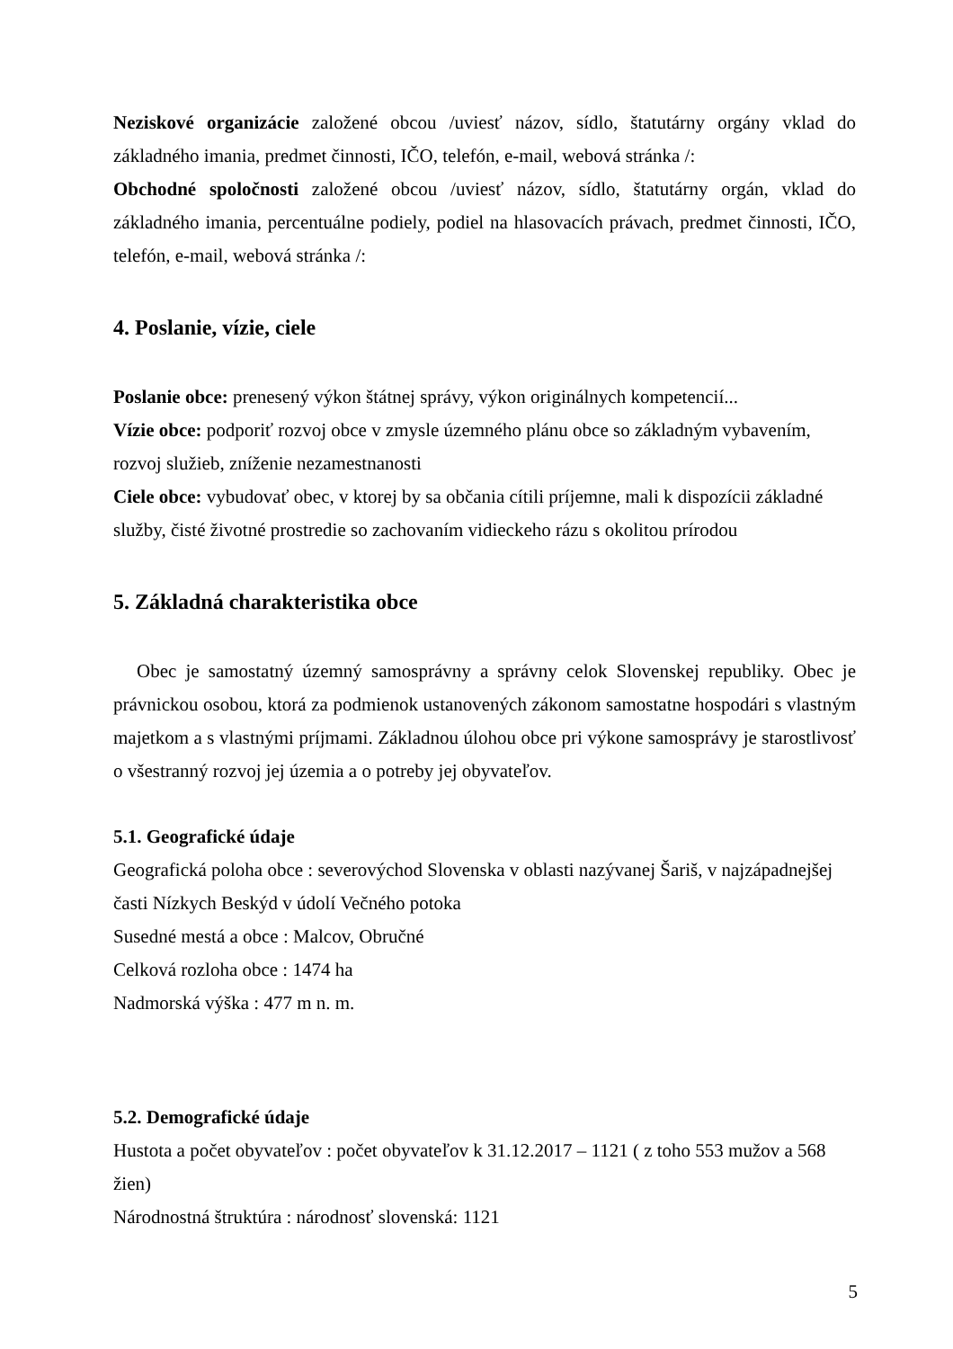Neziskové organizácie založené obcou /uviesť názov, sídlo, štatutárny orgány vklad do základného imania, predmet činnosti, IČO, telefón, e-mail, webová stránka /:
Obchodné spoločnosti založené obcou /uviesť názov, sídlo, štatutárny orgán, vklad do základného imania, percentuálne podiely, podiel na hlasovacích právach, predmet činnosti, IČO, telefón, e-mail, webová stránka /:
4. Poslanie, vízie, ciele
Poslanie obce: prenesený výkon štátnej správy, výkon originálnych kompetencií...
Vízie obce: podporiť rozvoj obce v zmysle územného plánu obce so základným vybavením, rozvoj služieb, zníženie nezamestnanosti
Ciele obce: vybudovať obec, v ktorej by sa občania cítili príjemne, mali k dispozícii základné služby, čisté životné prostredie so zachovaním vidieckeho rázu s okolitou prírodou
5. Základná charakteristika obce
Obec je samostatný územný samosprávny a správny celok Slovenskej republiky. Obec je právnickou osobou, ktorá za podmienok ustanovených zákonom samostatne hospodári s vlastným majetkom a s vlastnými príjmami. Základnou úlohou obce pri výkone samosprávy je starostlivosť o všestranný rozvoj jej územia a o potreby jej obyvateľov.
5.1. Geografické údaje
Geografická poloha obce : severovýchod Slovenska v oblasti nazývanej Šariš, v najzápadnejšej časti Nízkych Beskýd v údolí Večného potoka
Susedné mestá a obce : Malcov, Obručné
Celková rozloha obce : 1474 ha
Nadmorská výška : 477 m n. m.
5.2. Demografické údaje
Hustota a počet obyvateľov : počet obyvateľov k 31.12.2017 – 1121 ( z toho 553 mužov a 568 žien)
Národnostná štruktúra : národnosť slovenská: 1121
5